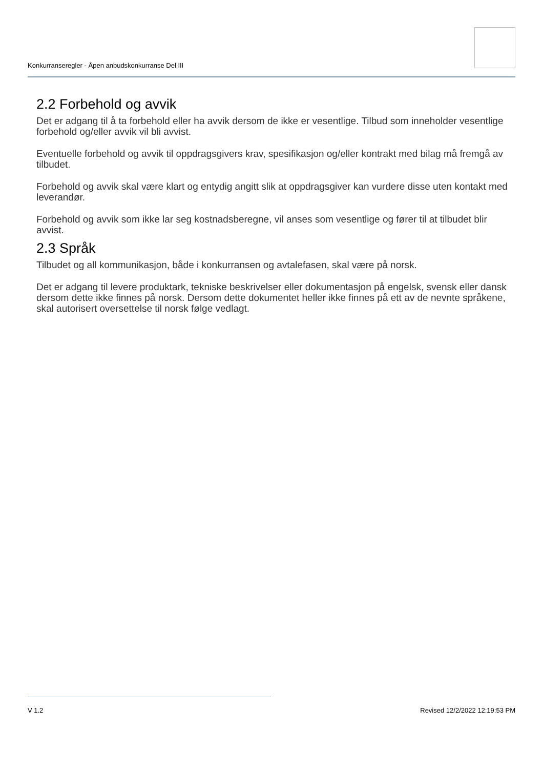Konkurranseregler - Åpen anbudskonkurranse Del III
2.2 Forbehold og avvik
Det er adgang til å ta forbehold eller ha avvik dersom de ikke er vesentlige. Tilbud som inneholder vesentlige forbehold og/eller avvik vil bli avvist.
Eventuelle forbehold og avvik til oppdragsgivers krav, spesifikasjon og/eller kontrakt med bilag må fremgå av tilbudet.
Forbehold og avvik skal være klart og entydig angitt slik at oppdragsgiver kan vurdere disse uten kontakt med leverandør.
Forbehold og avvik som ikke lar seg kostnadsberegne, vil anses som vesentlige og fører til at tilbudet blir avvist.
2.3 Språk
Tilbudet og all kommunikasjon, både i konkurransen og avtalefasen, skal være på norsk.
Det er adgang til levere produktark, tekniske beskrivelser eller dokumentasjon på engelsk, svensk eller dansk dersom dette ikke finnes på norsk. Dersom dette dokumentet heller ikke finnes på ett av de nevnte språkene, skal autorisert oversettelse til norsk følge vedlagt.
V 1.2 Revised 12/2/2022 12:19:53 PM